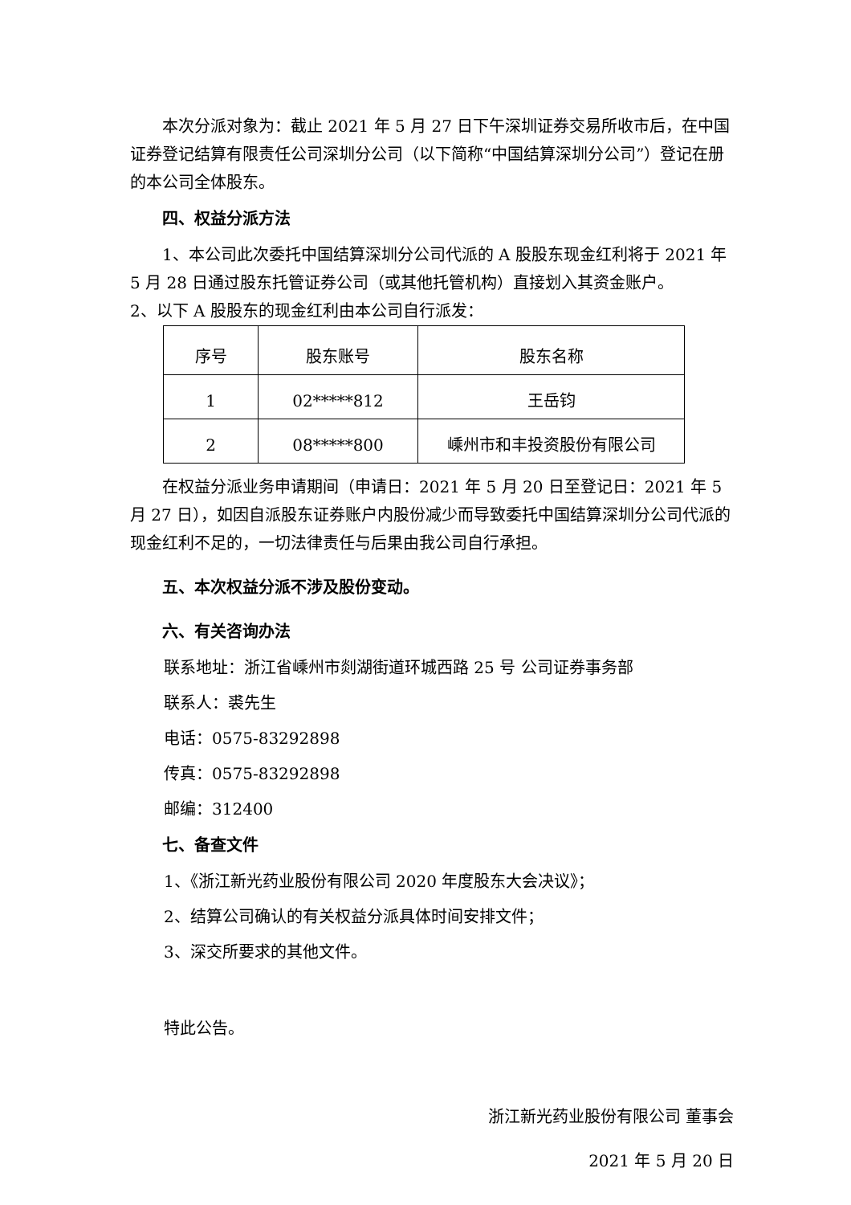本次分派对象为：截止 2021 年 5 月 27 日下午深圳证券交易所收市后，在中国证券登记结算有限责任公司深圳分公司（以下简称“中国结算深圳分公司”）登记在册的本公司全体股东。
四、权益分派方法
1、本公司此次委托中国结算深圳分公司代派的 A 股股东现金红利将于 2021 年 5 月 28 日通过股东托管证券公司（或其他托管机构）直接划入其资金账户。
2、以下 A 股股东的现金红利由本公司自行派发：
| 序号 | 股东账号 | 股东名称 |
| 1 | 02*****812 | 王岳钧 |
| 2 | 08*****800 | 嵊州市和丰投资股份有限公司 |
在权益分派业务申请期间（申请日：2021 年 5 月 20 日至登记日：2021 年 5 月 27 日），如因自派股东证券账户内股份减少而导致委托中国结算深圳分公司代派的现金红利不足的，一切法律责任与后果由我公司自行承担。
五、本次权益分派不涉及股份变动。
六、有关咨询办法
联系地址：浙江省嵊州市剡湖街道环城西路 25 号 公司证券事务部
联系人：裘先生
电话：0575-83292898
传真：0575-83292898
邮编：312400
七、备查文件
1、《浙江新光药业股份有限公司 2020 年度股东大会决议》；
2、结算公司确认的有关权益分派具体时间安排文件；
3、深交所要求的其他文件。
特此公告。
浙江新光药业股份有限公司 董事会
2021 年 5 月 20 日